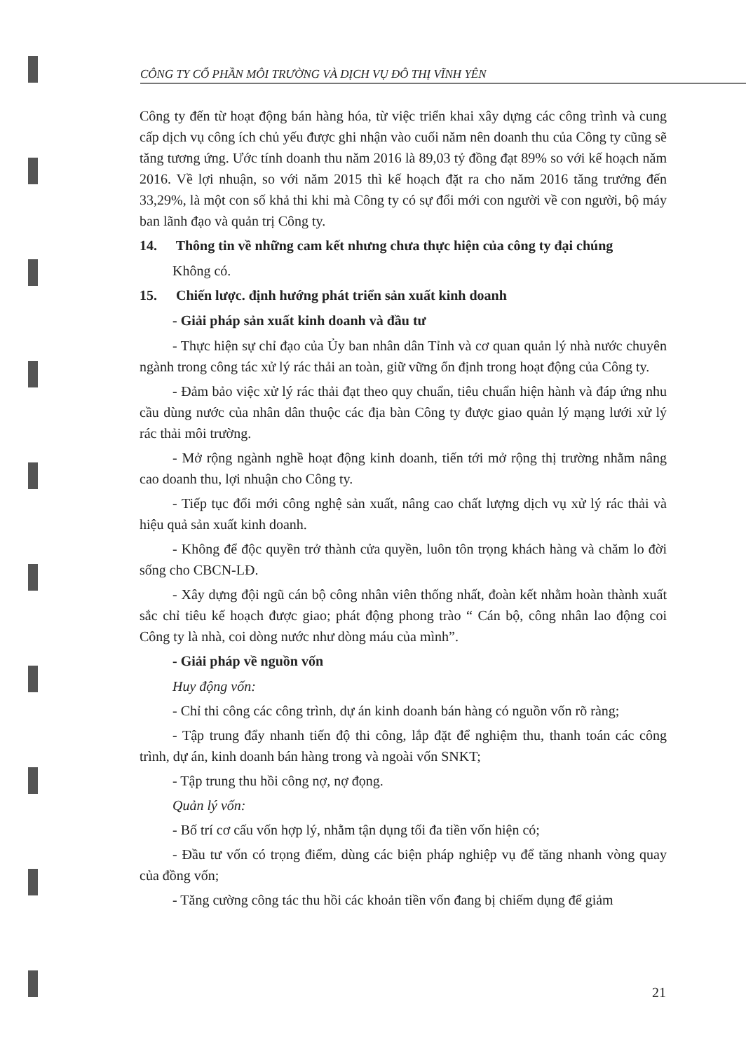CÔNG TY CỔ PHẦN MÔI TRƯỜNG VÀ DỊCH VỤ ĐÔ THỊ VĨNH YÊN
Công ty đến từ hoạt động bán hàng hóa, từ việc triển khai xây dựng các công trình và cung cấp dịch vụ công ích chủ yếu được ghi nhận vào cuối năm nên doanh thu của Công ty cũng sẽ tăng tương ứng. Ước tính doanh thu năm 2016 là 89,03 tỷ đồng đạt 89% so với kế hoạch năm 2016. Về lợi nhuận, so với năm 2015 thì kế hoạch đặt ra cho năm 2016 tăng trưởng đến 33,29%, là một con số khả thi khi mà Công ty có sự đổi mới con người về con người, bộ máy ban lãnh đạo và quản trị Công ty.
14. Thông tin về những cam kết nhưng chưa thực hiện của công ty đại chúng
Không có.
15. Chiến lược. định hướng phát triển sản xuất kinh doanh
- Giải pháp sản xuất kinh doanh và đầu tư
- Thực hiện sự chỉ đạo của Ủy ban nhân dân Tỉnh và cơ quan quản lý nhà nước chuyên ngành trong công tác xử lý rác thải an toàn, giữ vững ổn định trong hoạt động của Công ty.
- Đảm bảo việc xử lý rác thải đạt theo quy chuẩn, tiêu chuẩn hiện hành và đáp ứng nhu cầu dùng nước của nhân dân thuộc các địa bàn Công ty được giao quản lý mạng lưới xử lý rác thải môi trường.
- Mở rộng ngành nghề hoạt động kinh doanh, tiến tới mở rộng thị trường nhằm nâng cao doanh thu, lợi nhuận cho Công ty.
- Tiếp tục đổi mới công nghệ sản xuất, nâng cao chất lượng dịch vụ xử lý rác thải và hiệu quả sản xuất kinh doanh.
- Không để độc quyền trở thành cửa quyền, luôn tôn trọng khách hàng và chăm lo đời sống cho CBCN-LĐ.
- Xây dựng đội ngũ cán bộ công nhân viên thống nhất, đoàn kết nhằm hoàn thành xuất sắc chỉ tiêu kế hoạch được giao; phát động phong trào “ Cán bộ, công nhân lao động coi Công ty là nhà, coi dòng nước như dòng máu của mình”.
- Giải pháp về nguồn vốn
Huy động vốn:
- Chỉ thi công các công trình, dự án kinh doanh bán hàng có nguồn vốn rõ ràng;
- Tập trung đẩy nhanh tiến độ thi công, lắp đặt để nghiệm thu, thanh toán các công trình, dự án, kinh doanh bán hàng trong và ngoài vốn SNKT;
- Tập trung thu hồi công nợ, nợ đọng.
Quản lý vốn:
- Bố trí cơ cấu vốn hợp lý, nhằm tận dụng tối đa tiền vốn hiện có;
- Đầu tư vốn có trọng điểm, dùng các biện pháp nghiệp vụ để tăng nhanh vòng quay của đồng vốn;
- Tăng cường công tác thu hồi các khoản tiền vốn đang bị chiếm dụng để giảm
21